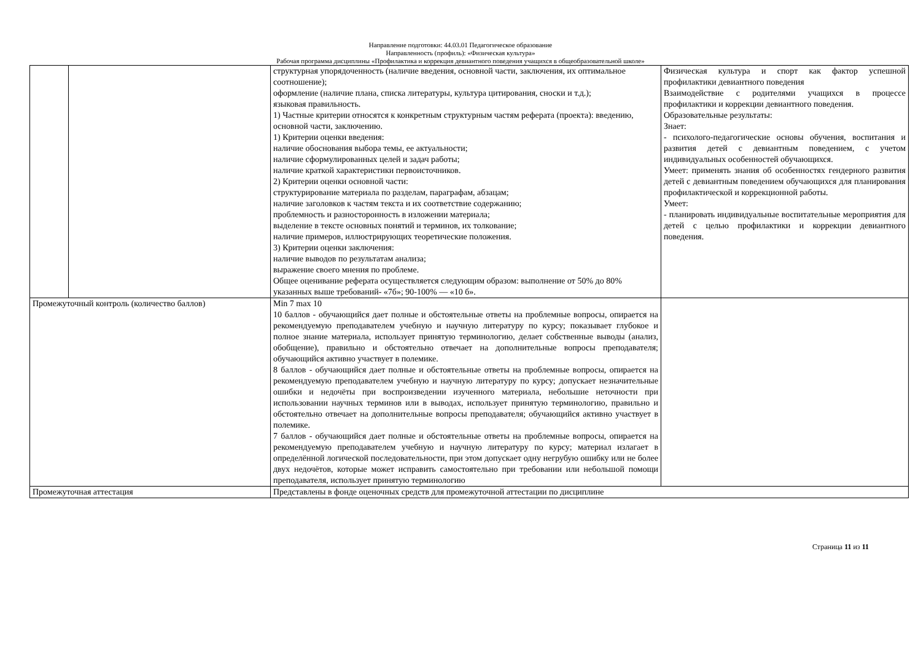Направление подготовки: 44.03.01 Педагогическое образование
Направленность (профиль): «Физическая культура»
Рабочая программа дисциплины «Профилактика и коррекция девиантного поведения учащихся в общеобразовательной школе»
| | | структурная упорядоченность (наличие введения, основной части, заключения, их оптимальное соотношение); оформление (наличие плана, списка литературы, культура цитирования, сноски и т.д.); языковая правильность. 1) Частные критерии относятся к конкретным структурным частям реферата (проекта): введению, основной части, заключению. 1) Критерии оценки введения: наличие обоснования выбора темы, ее актуальности; наличие сформулированных целей и задач работы; наличие краткой характеристики первоисточников. 2) Критерии оценки основной части: структурирование материала по разделам, параграфам, абзацам; наличие заголовков к частям текста и их соответствие содержанию; проблемность и разносторонность в изложении материала; выделение в тексте основных понятий и терминов, их толкование; наличие примеров, иллюстрирующих теоретические положения. 3) Критерии оценки заключения: наличие выводов по результатам анализа; выражение своего мнения по проблеме. Общее оценивание реферата осуществляется следующим образом: выполнение от 50% до 80% указанных выше требований- «7б»; 90-100% — «10 б». | Физическая культура и спорт как фактор успешной профилактики девиантного поведения Взаимодействие с родителями учащихся в процессе профилактики и коррекции девиантного поведения. Образовательные результаты: Знает: - психолого-педагогические основы обучения, воспитания и развития детей с девиантным поведением, с учетом индивидуальных особенностей обучающихся. Умеет: применять знания об особенностях гендерного развития детей с девиантным поведением обучающихся для планирования профилактической и коррекционной работы. Умеет: - планировать индивидуальные воспитательные мероприятия для детей с целью профилактики и коррекции девиантного поведения. |
| Промежуточный контроль (количество баллов) | | Min 7 max 10 10 баллов - обучающийся дает полные и обстоятельные ответы на проблемные вопросы, опирается на рекомендуемую преподавателем учебную и научную литературу по курсу; показывает глубокое и полное знание материала, использует принятую терминологию, делает собственные выводы (анализ, обобщение), правильно и обстоятельно отвечает на дополнительные вопросы преподавателя; обучающийся активно участвует в полемике. 8 баллов - обучающийся дает полные и обстоятельные ответы на проблемные вопросы, опирается на рекомендуемую преподавателем учебную и научную литературу по курсу; допускает незначительные ошибки и недочёты при воспроизведении изученного материала, небольшие неточности при использовании научных терминов или в выводах, использует принятую терминологию, правильно и обстоятельно отвечает на дополнительные вопросы преподавателя; обучающийся активно участвует в полемике. 7 баллов - обучающийся дает полные и обстоятельные ответы на проблемные вопросы, опирается на рекомендуемую преподавателем учебную и научную литературу по курсу; материал излагает в определённой логической последовательности, при этом допускает одну негрубую ошибку или не более двух недочётов, которые может исправить самостоятельно при требовании или небольшой помощи преподавателя, использует принятую терминологию | |
| Промежуточная аттестация | | Представлены в фонде оценочных средств для промежуточной аттестации по дисциплине | |
Страница 11 из 11